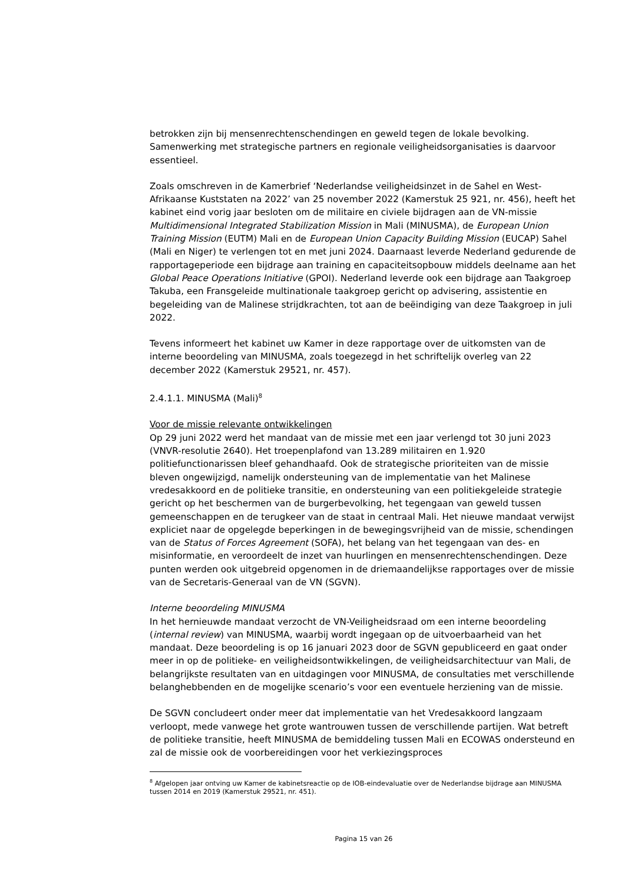betrokken zijn bij mensenrechtenschendingen en geweld tegen de lokale bevolking. Samenwerking met strategische partners en regionale veiligheidsorganisaties is daarvoor essentieel.
Zoals omschreven in de Kamerbrief ‘Nederlandse veiligheidsinzet in de Sahel en West-Afrikaanse Kuststaten na 2022’ van 25 november 2022 (Kamerstuk 25 921, nr. 456), heeft het kabinet eind vorig jaar besloten om de militaire en civiele bijdragen aan de VN-missie Multidimensional Integrated Stabilization Mission in Mali (MINUSMA), de European Union Training Mission (EUTM) Mali en de European Union Capacity Building Mission (EUCAP) Sahel (Mali en Niger) te verlengen tot en met juni 2024. Daarnaast leverde Nederland gedurende de rapportageperiode een bijdrage aan training en capaciteitsopbouw middels deelname aan het Global Peace Operations Initiative (GPOI). Nederland leverde ook een bijdrage aan Taakgroep Takuba, een Fransgeleide multinationale taakgroep gericht op advisering, assistentie en begeleiding van de Malinese strijdkrachten, tot aan de beëindiging van deze Taakgroep in juli 2022.
Tevens informeert het kabinet uw Kamer in deze rapportage over de uitkomsten van de interne beoordeling van MINUSMA, zoals toegezegd in het schriftelijk overleg van 22 december 2022 (Kamerstuk 29521, nr. 457).
2.4.1.1. MINUSMA (Mali)<sup>8</sup>
Voor de missie relevante ontwikkelingen
Op 29 juni 2022 werd het mandaat van de missie met een jaar verlengd tot 30 juni 2023 (VNVR-resolutie 2640). Het troepenplafond van 13.289 militairen en 1.920 politiefunctionarissen bleef gehandhaafd. Ook de strategische prioriteiten van de missie bleven ongewijzigd, namelijk ondersteuning van de implementatie van het Malinese vredesakkoord en de politieke transitie, en ondersteuning van een politiekgeleide strategie gericht op het beschermen van de burgerbevolking, het tegengaan van geweld tussen gemeenschappen en de terugkeer van de staat in centraal Mali. Het nieuwe mandaat verwijst expliciet naar de opgelegde beperkingen in de bewegingsvrijheid van de missie, schendingen van de Status of Forces Agreement (SOFA), het belang van het tegengaan van des- en misinformatie, en veroordeelt de inzet van huurlingen en mensenrechtenschendingen. Deze punten werden ook uitgebreid opgenomen in de driemaandelijkse rapportages over de missie van de Secretaris-Generaal van de VN (SGVN).
Interne beoordeling MINUSMA
In het hernieuwde mandaat verzocht de VN-Veiligheidsraad om een interne beoordeling (internal review) van MINUSMA, waarbij wordt ingegaan op de uitvoerbaarheid van het mandaat. Deze beoordeling is op 16 januari 2023 door de SGVN gepubliceerd en gaat onder meer in op de politieke- en veiligheidsontwikkelingen, de veiligheidsarchitectuur van Mali, de belangrijkste resultaten van en uitdagingen voor MINUSMA, de consultaties met verschillende belanghebbenden en de mogelijke scenario’s voor een eventuele herziening van de missie.
De SGVN concludeert onder meer dat implementatie van het Vredesakkoord langzaam verloopt, mede vanwege het grote wantrouwen tussen de verschillende partijen. Wat betreft de politieke transitie, heeft MINUSMA de bemiddeling tussen Mali en ECOWAS ondersteund en zal de missie ook de voorbereidingen voor het verkiezingsproces
<sup>8</sup> Afgelopen jaar ontving uw Kamer de kabinetsreactie op de IOB-eindevaluatie over de Nederlandse bijdrage aan MINUSMA tussen 2014 en 2019 (Kamerstuk 29521, nr. 451).
Pagina 15 van 26